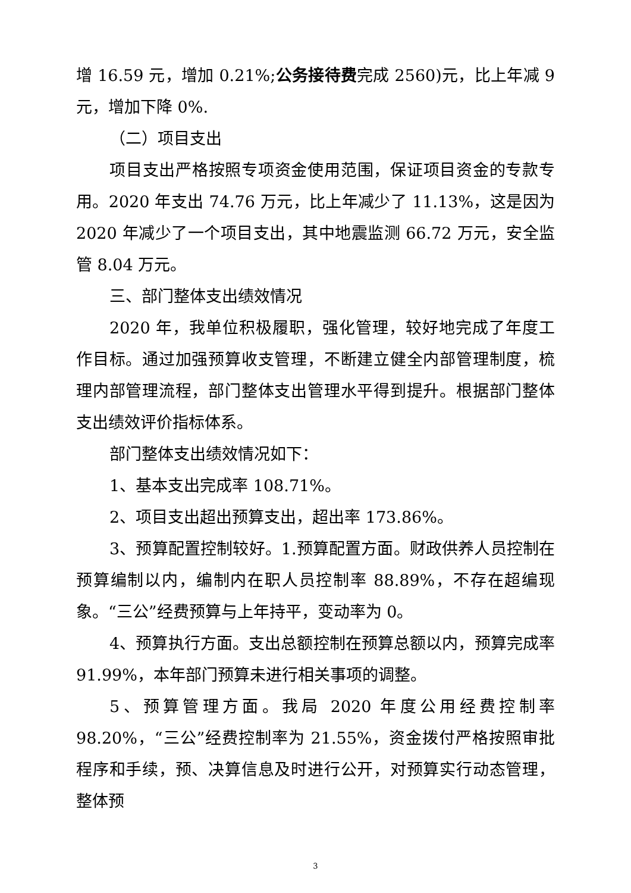增 16.59 元，增加 0.21%;公务接待费完成 2560)元，比上年减 9 元，增加下降 0%.
（二）项目支出
项目支出严格按照专项资金使用范围，保证项目资金的专款专用。2020 年支出 74.76 万元，比上年减少了 11.13%，这是因为 2020 年减少了一个项目支出，其中地震监测 66.72 万元，安全监管 8.04 万元。
三、部门整体支出绩效情况
2020 年，我单位积极履职，强化管理，较好地完成了年度工作目标。通过加强预算收支管理，不断建立健全内部管理制度，梳理内部管理流程，部门整体支出管理水平得到提升。根据部门整体支出绩效评价指标体系。
部门整体支出绩效情况如下：
1、基本支出完成率 108.71%。
2、项目支出超出预算支出，超出率 173.86%。
3、预算配置控制较好。1.预算配置方面。财政供养人员控制在预算编制以内，编制内在职人员控制率 88.89%，不存在超编现象。“三公”经费预算与上年持平，变动率为 0。
4、预算执行方面。支出总额控制在预算总额以内，预算完成率 91.99%，本年部门预算未进行相关事项的调整。
5、预算管理方面。我局 2020 年度公用经费控制率 98.20%，“三公”经费控制率为 21.55%，资金拨付严格按照审批程序和手续，预、决算信息及时进行公开，对预算实行动态管理，整体预
3